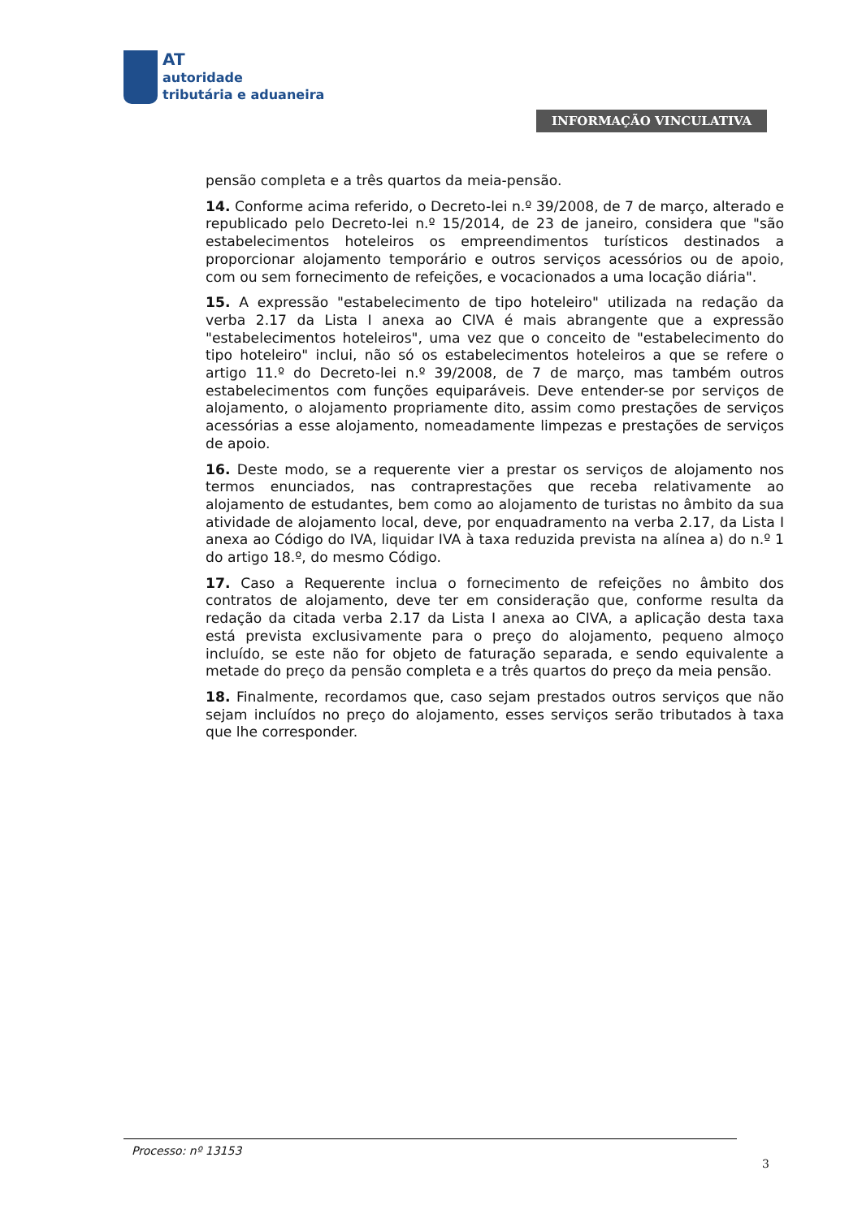AT
autoridade
tributária e aduaneira
INFORMAÇÃO VINCULATIVA
pensão completa e a três quartos da meia-pensão.
14. Conforme acima referido, o Decreto-lei n.º 39/2008, de 7 de março, alterado e republicado pelo Decreto-lei n.º 15/2014, de 23 de janeiro, considera que "são estabelecimentos hoteleiros os empreendimentos turísticos destinados a proporcionar alojamento temporário e outros serviços acessórios ou de apoio, com ou sem fornecimento de refeições, e vocacionados a uma locação diária".
15. A expressão "estabelecimento de tipo hoteleiro" utilizada na redação da verba 2.17 da Lista I anexa ao CIVA é mais abrangente que a expressão "estabelecimentos hoteleiros", uma vez que o conceito de "estabelecimento do tipo hoteleiro" inclui, não só os estabelecimentos hoteleiros a que se refere o artigo 11.º do Decreto-lei n.º 39/2008, de 7 de março, mas também outros estabelecimentos com funções equiparáveis. Deve entender-se por serviços de alojamento, o alojamento propriamente dito, assim como prestações de serviços acessórias a esse alojamento, nomeadamente limpezas e prestações de serviços de apoio.
16. Deste modo, se a requerente vier a prestar os serviços de alojamento nos termos enunciados, nas contraprestações que receba relativamente ao alojamento de estudantes, bem como ao alojamento de turistas no âmbito da sua atividade de alojamento local, deve, por enquadramento na verba 2.17, da Lista I anexa ao Código do IVA, liquidar IVA à taxa reduzida prevista na alínea a) do n.º 1 do artigo 18.º, do mesmo Código.
17. Caso a Requerente inclua o fornecimento de refeições no âmbito dos contratos de alojamento, deve ter em consideração que, conforme resulta da redação da citada verba 2.17 da Lista I anexa ao CIVA, a aplicação desta taxa está prevista exclusivamente para o preço do alojamento, pequeno almoço incluído, se este não for objeto de faturação separada, e sendo equivalente a metade do preço da pensão completa e a três quartos do preço da meia pensão.
18. Finalmente, recordamos que, caso sejam prestados outros serviços que não sejam incluídos no preço do alojamento, esses serviços serão tributados à taxa que lhe corresponder.
Processo: nº 13153
3